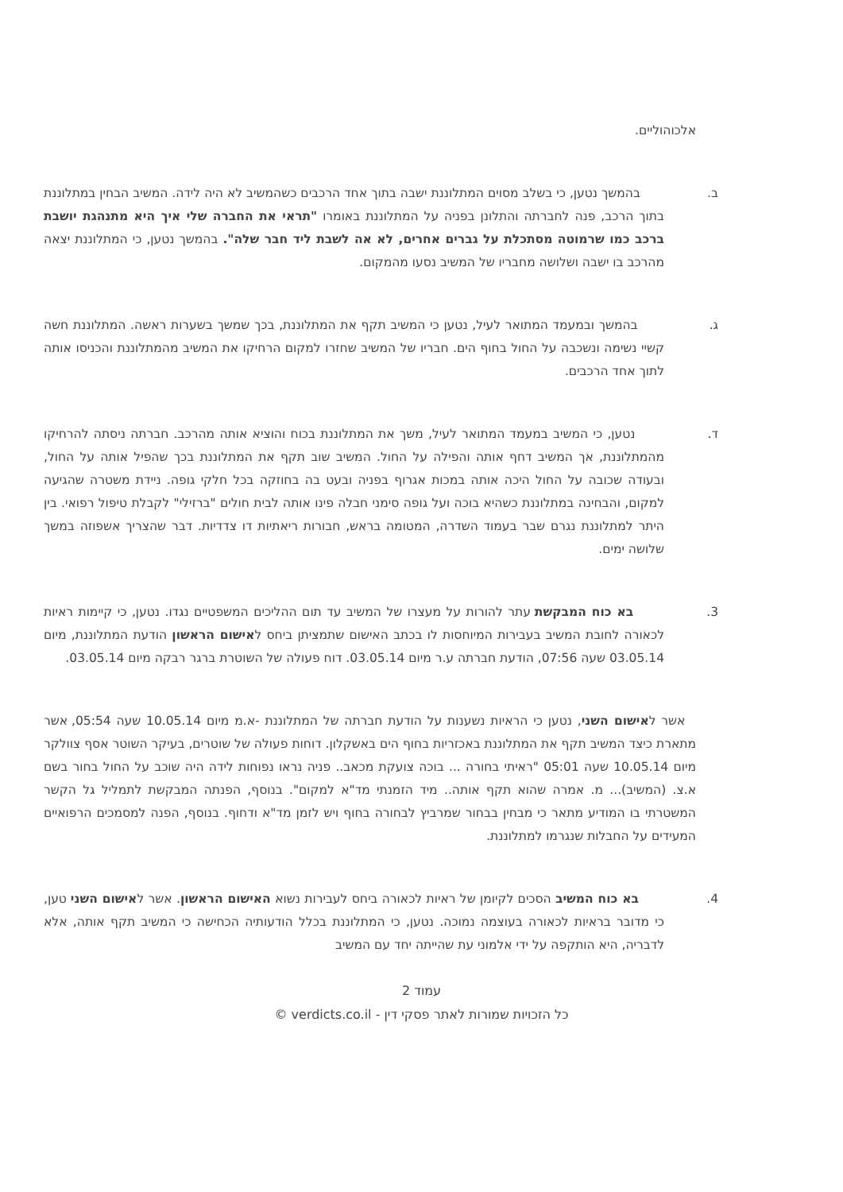אלכוהוליים.
ב. בהמשך נטען, כי בשלב מסוים המתלוננת ישבה בתוך אחד הרכבים כשהמשיב לא היה לידה. המשיב הבחין במתלוננת בתוך הרכב, פנה לחברתה והתלונן בפניה על המתלוננת באומרו "תראי את החברה שלי איך היא מתנהגת יושבת ברכב כמו שרמוטה מסתכלת על גברים אחרים, לא אה לשבת ליד חבר שלה". בהמשך נטען, כי המתלוננת יצאה מהרכב בו ישבה ושלושה מחבריו של המשיב נסעו מהמקום.
ג. בהמשך ובמעמד המתואר לעיל, נטען כי המשיב תקף את המתלוננת, בכך שמשך בשערות ראשה. המתלוננת חשה קשיי נשימה ונשכבה על החול בחוף הים. חבריו של המשיב שחזרו למקום הרחיקו את המשיב מהמתלוננת והכניסו אותה לתוך אחד הרכבים.
ד. נטען, כי המשיב במעמד המתואר לעיל, משך את המתלוננת בכוח והוציא אותה מהרכב. חברתה ניסתה להרחיקו מהמתלוננת, אך המשיב דחף אותה והפילה על החול. המשיב שוב תקף את המתלוננת בכך שהפיל אותה על החול, ובעודה שכובה על החול היכה אותה במכות אגרוף בפניה ובעט בה בחוזקה בכל חלקי גופה. ניידת משטרה שהגיעה למקום, והבחינה במתלוננת כשהיא בוכה ועל גופה סימני חבלה פינו אותה לבית חולים "ברזילי" לקבלת טיפול רפואי. בין היתר למתלוננת נגרם שבר בעמוד השדרה, המטומה בראש, חבורות ריאתיות דו צדדיות. דבר שהצריך אשפוזה במשך שלושה ימים.
3. בא כוח המבקשת עתר להורות על מעצרו של המשיב עד תום ההליכים המשפטיים נגדו. נטען, כי קיימות ראיות לכאורה לחובת המשיב בעבירות המיוחסות לו בכתב האישום שתמציתן ביחס לאישום הראשון הודעת המתלוננת, מיום 03.05.14 שעה 07:56, הודעת חברתה ע.ר מיום 03.05.14. דוח פעולה של השוטרת ברגר רבקה מיום 03.05.14.
אשר לאישום השני, נטען כי הראיות נשענות על הודעת חברתה של המתלוננת -א.מ מיום 10.05.14 שעה 05:54, אשר מתארת כיצד המשיב תקף את המתלוננת באכזריות בחוף הים באשקלון. דוחות פעולה של שוטרים, בעיקר השוטר אסף צוולקר מיום 10.05.14 שעה 05:01 "ראיתי בחורה ... בוכה צועקת מכאב.. פניה נראו נפוחות לידה היה שוכב על החול בחור בשם א.צ. (המשיב)... מ. אמרה שהוא תקף אותה.. מיד הזמנתי מד"א למקום". בנוסף, הפנתה המבקשת לתמליל גל הקשר המשטרתי בו המודיע מתאר כי מבחין בבחור שמרביץ לבחורה בחוף ויש לזמן מד"א ודחוף. בנוסף, הפנה למסמכים הרפואיים המעידים על החבלות שנגרמו למתלוננת.
4. בא כוח המשיב הסכים לקיומן של ראיות לכאורה ביחס לעבירות נשוא האישום הראשון. אשר לאישום השני טען, כי מדובר בראיות לכאורה בעוצמה נמוכה. נטען, כי המתלוננת בכלל הודעותיה הכחישה כי המשיב תקף אותה, אלא לדבריה, היא הותקפה על ידי אלמוני עת שהייתה יחד עם המשיב
עמוד 2
כל הזכויות שמורות לאתר פסקי דין - verdicts.co.il ©